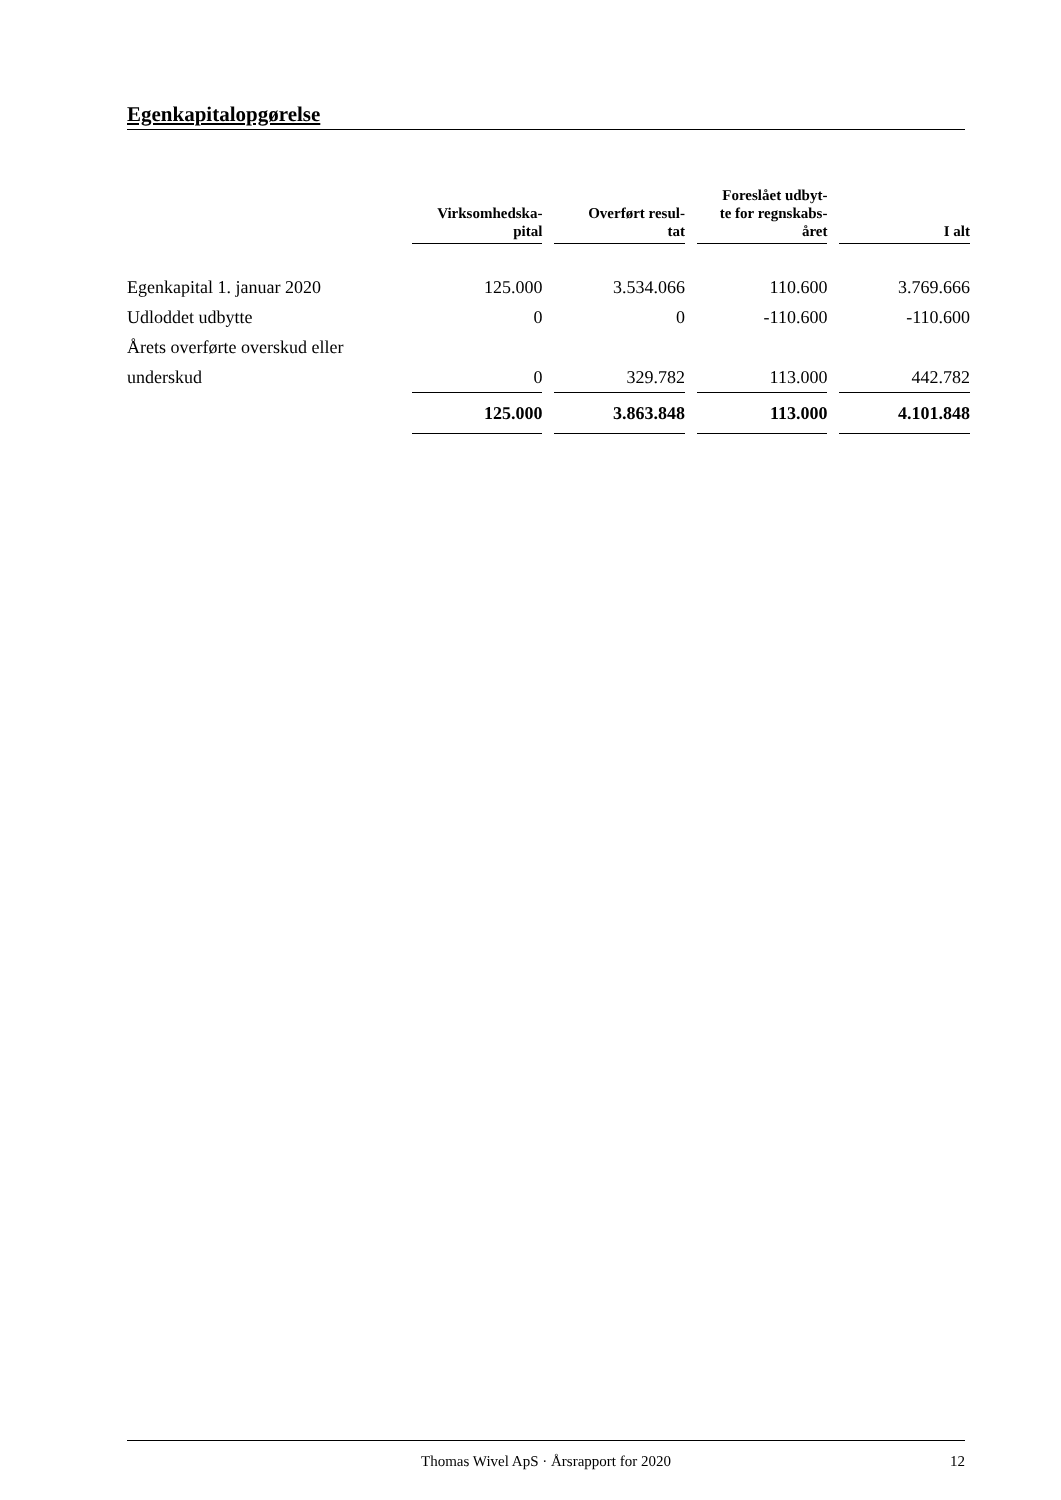Egenkapitalopgørelse
| | Virksomhedska- pital | | Overført resul- tat | | Foreslået udbyt- te for regnskabs- året | | I alt |
| --- | --- | --- | --- | --- | --- | --- | --- |
| Egenkapital 1. januar 2020 | 125.000 | | 3.534.066 | | 110.600 | | 3.769.666 |
| Udloddet udbytte | 0 | | 0 | | -110.600 | | -110.600 |
| Årets overførte overskud eller | | | | | | | |
| underskud | 0 | | 329.782 | | 113.000 | | 442.782 |
| | 125.000 | | 3.863.848 | | 113.000 | | 4.101.848 |
Thomas Wivel ApS · Årsrapport for 2020 12